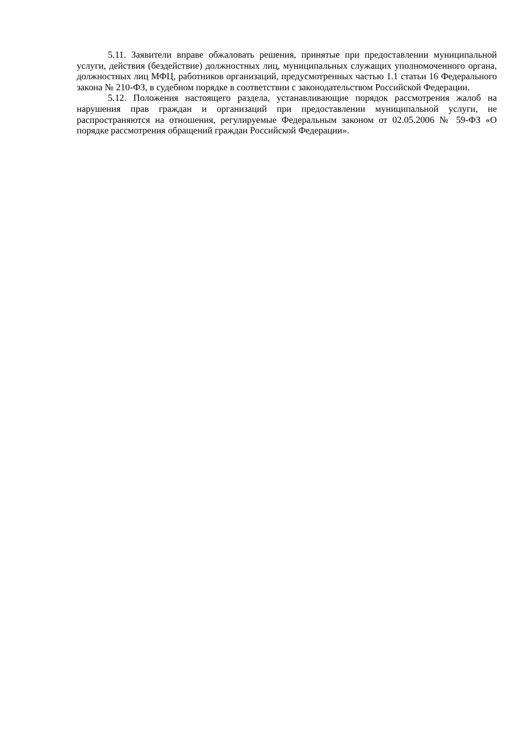5.11. Заявители вправе обжаловать решения, принятые при предоставлении муниципальной услуги, действия (бездействие) должностных лиц, муниципальных служащих уполномоченного органа, должностных лиц МФЦ, работников организаций, предусмотренных частью 1.1 статьи 16 Федерального закона № 210-ФЗ, в судебном порядке в соответствии с законодательством Российской Федерации.
5.12. Положения настоящего раздела, устанавливающие порядок рассмотрения жалоб на нарушения прав граждан и организаций при предоставлении муниципальной услуги, не распространяются на отношения, регулируемые Федеральным законом от 02.05.2006 № 59-ФЗ «О порядке рассмотрения обращений граждан Российской Федерации».